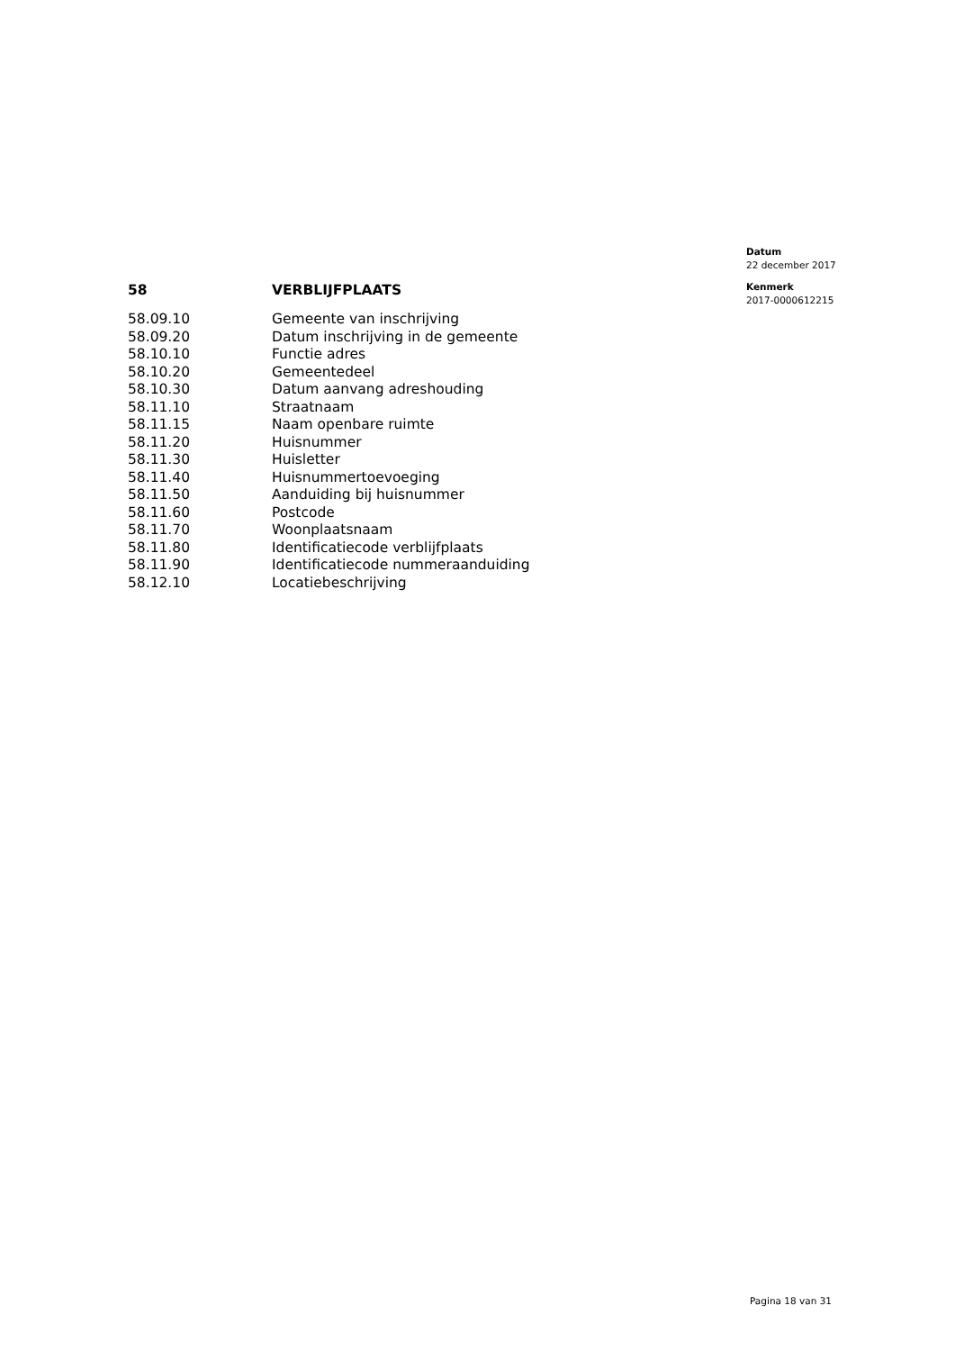Datum
22 december 2017
Kenmerk
2017-0000612215
| 58 | VERBLIJFPLAATS |
| --- | --- |
| 58.09.10 | Gemeente van inschrijving |
| 58.09.20 | Datum inschrijving in de gemeente |
| 58.10.10 | Functie adres |
| 58.10.20 | Gemeentedeel |
| 58.10.30 | Datum aanvang adreshouding |
| 58.11.10 | Straatnaam |
| 58.11.15 | Naam openbare ruimte |
| 58.11.20 | Huisnummer |
| 58.11.30 | Huisletter |
| 58.11.40 | Huisnummertoevoeging |
| 58.11.50 | Aanduiding bij huisnummer |
| 58.11.60 | Postcode |
| 58.11.70 | Woonplaatsnaam |
| 58.11.80 | Identificatiecode verblijfplaats |
| 58.11.90 | Identificatiecode nummeraanduiding |
| 58.12.10 | Locatiebeschrijving |
Pagina 18 van 31